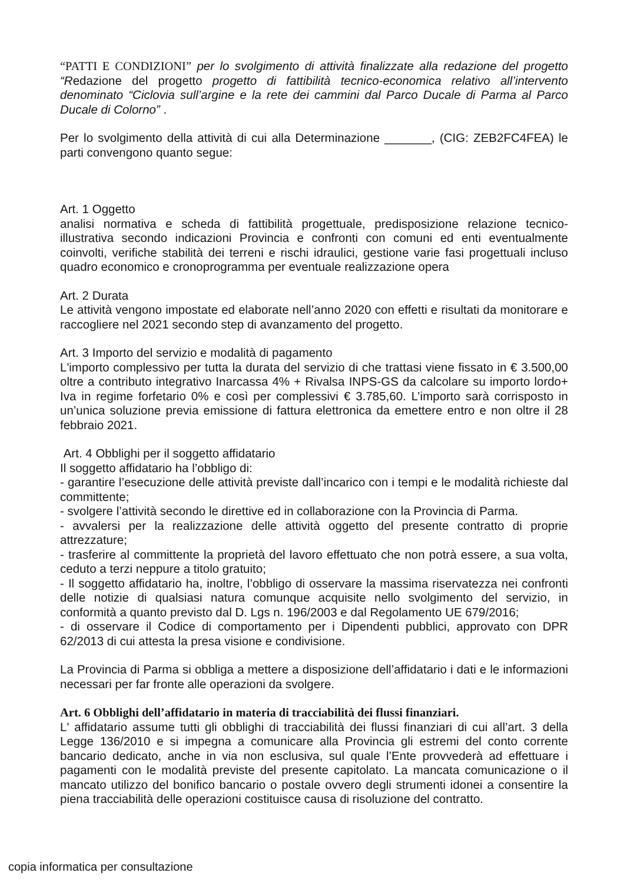“PATTI E CONDIZIONI” per lo svolgimento di attività finalizzate alla redazione del progetto “Redazione del progetto progetto di fattibilità tecnico-economica relativo all’intervento denominato “Ciclovia sull’argine e la rete dei cammini dal Parco Ducale di Parma al Parco Ducale di Colorno” .
Per lo svolgimento della attività di cui alla Determinazione _______, (CIG: ZEB2FC4FEA) le parti convengono quanto segue:
Art. 1 Oggetto
analisi normativa e scheda di fattibilità progettuale, predisposizione relazione tecnico-illustrativa secondo indicazioni Provincia e confronti con comuni ed enti eventualmente coinvolti, verifiche stabilità dei terreni e rischi idraulici, gestione varie fasi progettuali incluso quadro economico e cronoprogramma per eventuale realizzazione opera
Art. 2 Durata
Le attività vengono impostate ed elaborate nell’anno 2020 con effetti e risultati da monitorare e raccogliere nel 2021 secondo step di avanzamento del progetto.
Art. 3 Importo del servizio e modalità di pagamento
L'importo complessivo per tutta la durata del servizio di che trattasi viene fissato in € 3.500,00 oltre a contributo integrativo Inarcassa 4% + Rivalsa INPS-GS da calcolare su importo lordo+ Iva in regime forfetario 0% e così per complessivi € 3.785,60. L’importo sarà corrisposto in un’unica soluzione previa emissione di fattura elettronica da emettere entro e non oltre il 28 febbraio 2021.
Art. 4 Obblighi per il soggetto affidatario
Il soggetto affidatario ha l’obbligo di:
- garantire l’esecuzione delle attività previste dall’incarico con i tempi e le modalità richieste dal committente;
- svolgere l’attività secondo le direttive ed in collaborazione con la Provincia di Parma.
- avvalersi per la realizzazione delle attività oggetto del presente contratto di proprie attrezzature;
- trasferire al committente la proprietà del lavoro effettuato che non potrà essere, a sua volta, ceduto a terzi neppure a titolo gratuito;
- Il soggetto affidatario ha, inoltre, l’obbligo di osservare la massima riservatezza nei confronti delle notizie di qualsiasi natura comunque acquisite nello svolgimento del servizio, in conformità a quanto previsto dal D. Lgs n. 196/2003 e dal Regolamento UE 679/2016;
- di osservare il Codice di comportamento per i Dipendenti pubblici, approvato con DPR 62/2013 di cui attesta la presa visione e condivisione.
La Provincia di Parma si obbliga a mettere a disposizione dell’affidatario i dati e le informazioni necessari per far fronte alle operazioni da svolgere.
Art. 6 Obblighi dell’affidatario in materia di tracciabilità dei flussi finanziari.
L' affidatario assume tutti gli obblighi di tracciabilità dei flussi finanziari di cui all’art. 3 della Legge 136/2010 e si impegna a comunicare alla Provincia gli estremi del conto corrente bancario dedicato, anche in via non esclusiva, sul quale l’Ente provvederà ad effettuare i pagamenti con le modalità previste del presente capitolato. La mancata comunicazione o il mancato utilizzo del bonifico bancario o postale ovvero degli strumenti idonei a consentire la piena tracciabilità delle operazioni costituisce causa di risoluzione del contratto.
copia informatica per consultazione